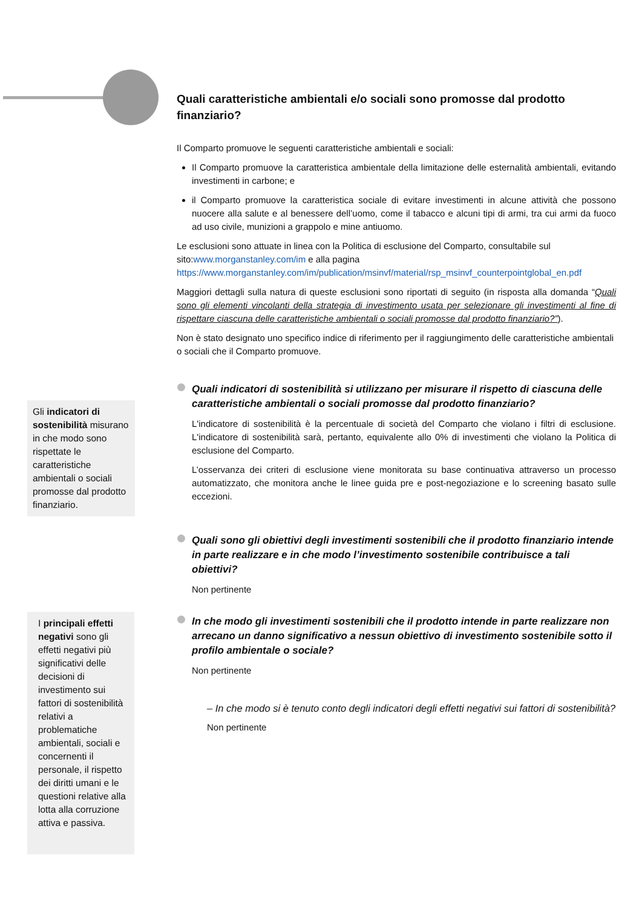Quali caratteristiche ambientali e/o sociali sono promosse dal prodotto finanziario?
Il Comparto promuove le seguenti caratteristiche ambientali e sociali:
Il Comparto promuove la caratteristica ambientale della limitazione delle esternalità ambientali, evitando investimenti in carbone; e
il Comparto promuove la caratteristica sociale di evitare investimenti in alcune attività che possono nuocere alla salute e al benessere dell’uomo, come il tabacco e alcuni tipi di armi, tra cui armi da fuoco ad uso civile, munizioni a grappolo e mine antiuomo.
Le esclusioni sono attuate in linea con la Politica di esclusione del Comparto, consultabile sul sito:www.morganstanley.com/im e alla pagina https://www.morganstanley.com/im/publication/msinvf/material/rsp_msinvf_counterpointglobal_en.pdf
Maggiori dettagli sulla natura di queste esclusioni sono riportati di seguito (in risposta alla domanda “Quali sono gli elementi vincolanti della strategia di investimento usata per selezionare gli investimenti al fine di rispettare ciascuna delle caratteristiche ambientali o sociali promosse dal prodotto finanziario?”).
Non è stato designato uno specifico indice di riferimento per il raggiungimento delle caratteristiche ambientali o sociali che il Comparto promuove.
Quali indicatori di sostenibilità si utilizzano per misurare il rispetto di ciascuna delle caratteristiche ambientali o sociali promosse dal prodotto finanziario?
L'indicatore di sostenibilità è la percentuale di società del Comparto che violano i filtri di esclusione. L'indicatore di sostenibilità sarà, pertanto, equivalente allo 0% di investimenti che violano la Politica di esclusione del Comparto.
L’osservanza dei criteri di esclusione viene monitorata su base continuativa attraverso un processo automatizzato, che monitora anche le linee guida pre e post-negoziazione e lo screening basato sulle eccezioni.
Quali sono gli obiettivi degli investimenti sostenibili che il prodotto finanziario intende in parte realizzare e in che modo l’investimento sostenibile contribuisce a tali obiettivi?
Non pertinente
In che modo gli investimenti sostenibili che il prodotto intende in parte realizzare non arrecano un danno significativo a nessun obiettivo di investimento sostenibile sotto il profilo ambientale o sociale?
Non pertinente
– In che modo si è tenuto conto degli indicatori degli effetti negativi sui fattori di sostenibilità?
Non pertinente
Gli indicatori di sostenibilità misurano in che modo sono rispettate le caratteristiche ambientali o sociali promosse dal prodotto finanziario.
I principali effetti negativi sono gli effetti negativi più significativi delle decisioni di investimento sui fattori di sostenibilità relativi a problematiche ambientali, sociali e concernenti il personale, il rispetto dei diritti umani e le questioni relative alla lotta alla corruzione attiva e passiva.